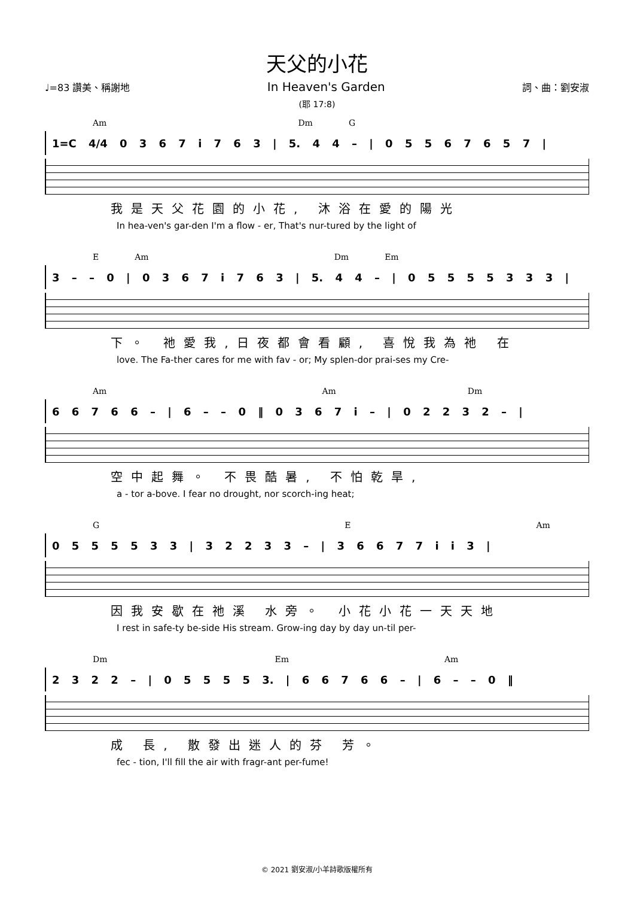天父的小花
♩=83 讚美、稱謝地 In Heaven's Garden 詞、曲：劉安淑
(耶 17:8)
Am Dm G
1=C 4/4 0 3 6 7 i 7 6 3 | 5. 4 4 – | 0 5 5 6 7 6 5 7 |
我是天父花園的小花, 沐浴在愛的陽光
In hea-ven's gar-den I'm a flow - er, That's nur-tured by the light of
E Am Dm Em
3 – – 0 | 0 3 6 7 i 7 6 3 | 5. 4 4 – | 0 5 5 5 5 3 3 3 |
下。 祂愛我,日夜都會看顧, 喜悅我為祂 在
love. The Fa-ther cares for me with fav - or; My splen-dor prai-ses my Cre-
Am Am Dm
6 6 7 6 6 – | 6 – – 0 ‖ 0 3 6 7 i – | 0 2 2 3 2 – |
空中起舞。 不畏酷暑, 不怕乾旱,
a - tor a-bove. I fear no drought, nor scorch-ing heat;
G E Am
0 5 5 5 5 3 3 | 3 2 2 3 3 – | 3 6 6 7 7 i i 3 |
因我安歇在祂溪 水旁。 小花小花一天天地
I rest in safe-ty be-side His stream. Grow-ing day by day un-til per-
Dm Em Am
2 3 2 2 – | 0 5 5 5 5 3. | 6 6 7 6 6 – | 6 – – 0 ‖
成 長, 散發出迷人的芬 芳。
fec - tion, I'll fill the air with fragr-ant per-fume!
© 2021 劉安淑/小羊詩歌版權所有